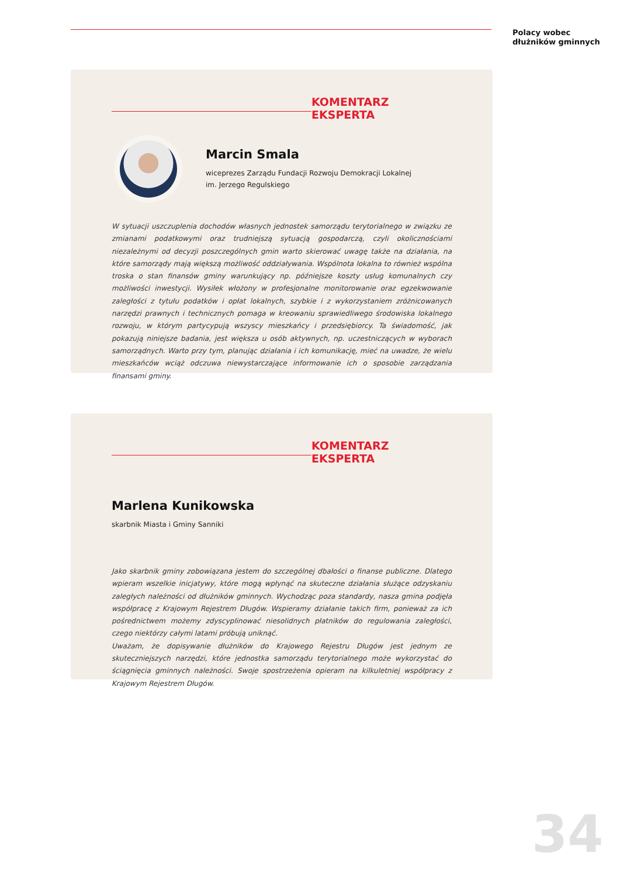Polacy wobec
dłużników gminnych
KOMENTARZ EKSPERTA
Marcin Smala
wiceprezes Zarządu Fundacji Rozwoju Demokracji Lokalnej
im. Jerzego Regulskiego
W sytuacji uszczuplenia dochodów własnych jednostek samorządu terytorialnego w związku ze zmianami podatkowymi oraz trudniejszą sytuacją gospodarczą, czyli okolicznościami niezależnymi od decyzji poszczególnych gmin warto skierować uwagę także na działania, na które samorządy mają większą możliwość oddziaływania. Wspólnota lokalna to również wspólna troska o stan finansów gminy warunkujący np. późniejsze koszty usług komunalnych czy możliwości inwestycji. Wysiłek włożony w profesjonalne monitorowanie oraz egzekwowanie zaległości z tytułu podatków i opłat lokalnych, szybkie i z wykorzystaniem zróżnicowanych narzędzi prawnych i technicznych pomaga w kreowaniu sprawiedliwego środowiska lokalnego rozwoju, w którym partycypują wszyscy mieszkańcy i przedsiębiorcy. Ta świadomość, jak pokazują niniejsze badania, jest większa u osób aktywnych, np. uczestniczących w wyborach samorządnych. Warto przy tym, planując działania i ich komunikację, mieć na uwadze, że wielu mieszkańców wciąż odczuwa niewystarczające informowanie ich o sposobie zarządzania finansami gminy.
KOMENTARZ EKSPERTA
Marlena Kunikowska
skarbnik Miasta i Gminy Sanniki
Jako skarbnik gminy zobowiązana jestem do szczególnej dbałości o finanse publiczne. Dlatego wpieram wszelkie inicjatywy, które mogą wpłynąć na skuteczne działania służące odzyskaniu zaległych należności od dłużników gminnych. Wychodząc poza standardy, nasza gmina podjęła współpracę z Krajowym Rejestrem Długów. Wspieramy działanie takich firm, ponieważ za ich pośrednictwem możemy zdyscyplinować niesolidnych płatników do regulowania zaległości, czego niektórzy całymi latami próbują uniknąć.
Uważam, że dopisywanie dłużników do Krajowego Rejestru Długów jest jednym ze skuteczniejszych narzędzi, które jednostka samorządu terytorialnego może wykorzystać do ściągnięcia gminnych należności. Swoje spostrzeżenia opieram na kilkuletniej współpracy z Krajowym Rejestrem Długów.
34